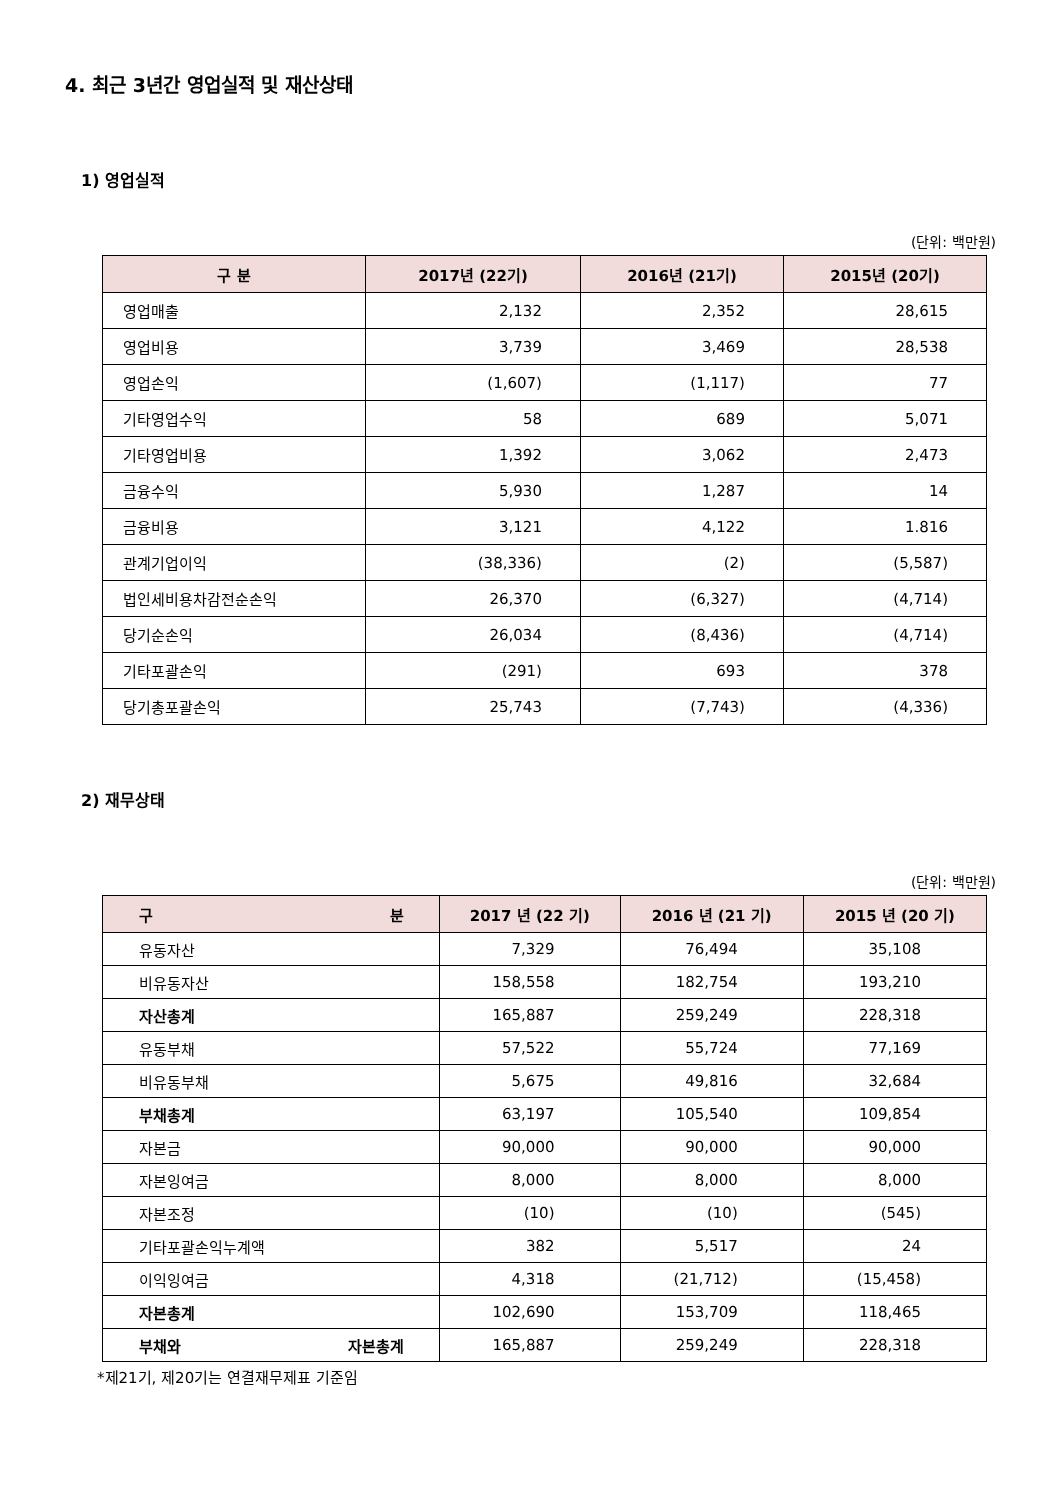4. 최근 3년간 영업실적 및 재산상태
1) 영업실적
(단위: 백만원)
| 구 분 | 2017년 (22기) | 2016년 (21기) | 2015년 (20기) |
| --- | --- | --- | --- |
| 영업매출 | 2,132 | 2,352 | 28,615 |
| 영업비용 | 3,739 | 3,469 | 28,538 |
| 영업손익 | (1,607) | (1,117) | 77 |
| 기타영업수익 | 58 | 689 | 5,071 |
| 기타영업비용 | 1,392 | 3,062 | 2,473 |
| 금융수익 | 5,930 | 1,287 | 14 |
| 금융비용 | 3,121 | 4,122 | 1.816 |
| 관계기업이익 | (38,336) | (2) | (5,587) |
| 법인세비용차감전순손익 | 26,370 | (6,327) | (4,714) |
| 당기순손익 | 26,034 | (8,436) | (4,714) |
| 기타포괄손익 | (291) | 693 | 378 |
| 당기총포괄손익 | 25,743 | (7,743) | (4,336) |
2) 재무상태
(단위: 백만원)
| 구 분 | 2017 년 (22 기) | 2016 년 (21 기) | 2015 년 (20 기) |
| --- | --- | --- | --- |
| 유동자산 | 7,329 | 76,494 | 35,108 |
| 비유동자산 | 158,558 | 182,754 | 193,210 |
| 자산총계 | 165,887 | 259,249 | 228,318 |
| 유동부채 | 57,522 | 55,724 | 77,169 |
| 비유동부채 | 5,675 | 49,816 | 32,684 |
| 부채총계 | 63,197 | 105,540 | 109,854 |
| 자본금 | 90,000 | 90,000 | 90,000 |
| 자본잉여금 | 8,000 | 8,000 | 8,000 |
| 자본조정 | (10) | (10) | (545) |
| 기타포괄손익누계액 | 382 | 5,517 | 24 |
| 이익잉여금 | 4,318 | (21,712) | (15,458) |
| 자본총계 | 102,690 | 153,709 | 118,465 |
| 부채와 자본총계 | 165,887 | 259,249 | 228,318 |
*제21기, 제20기는 연결재무제표 기준임